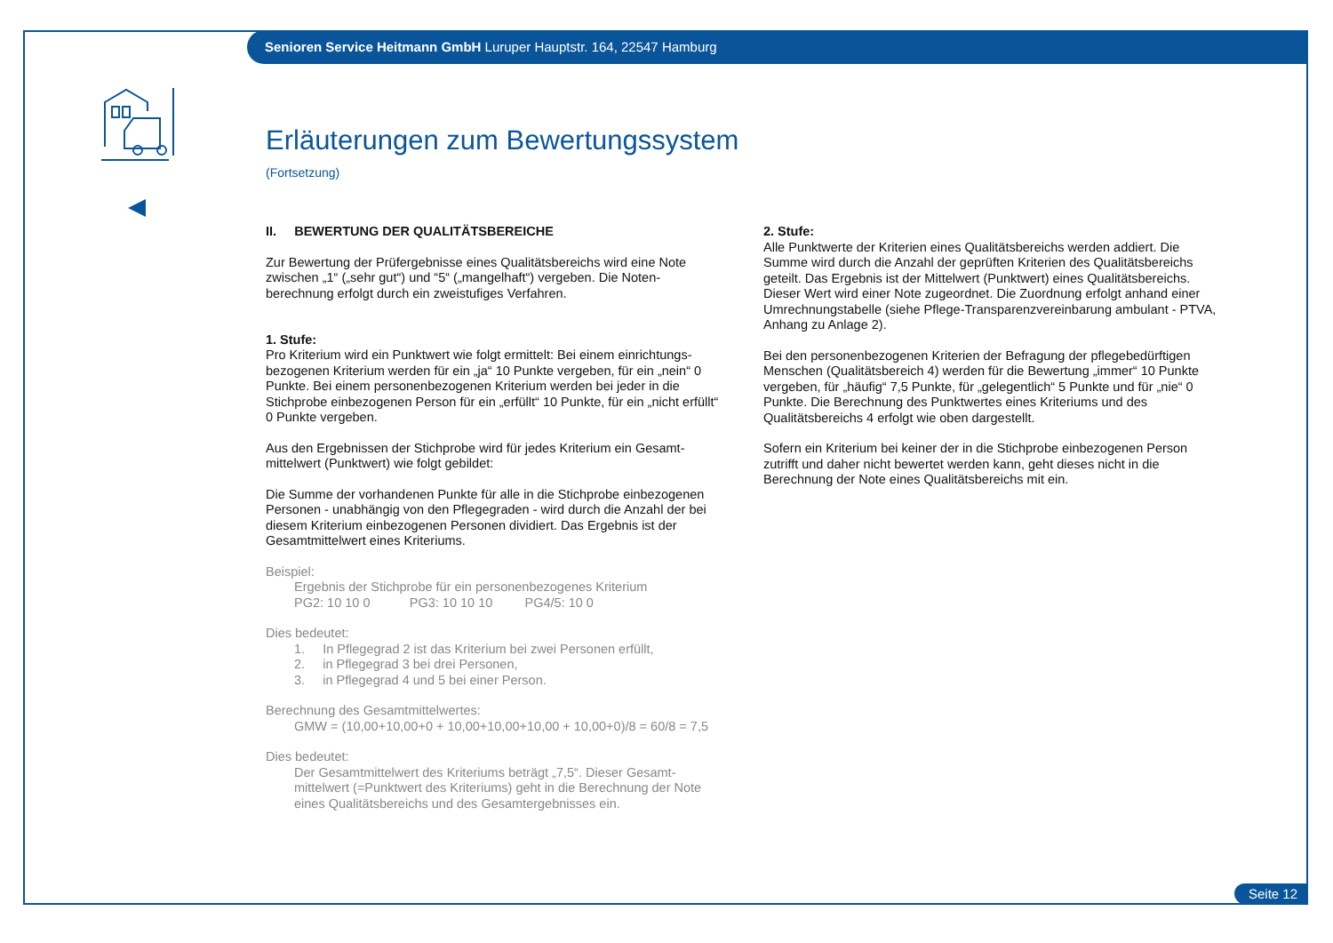Senioren Service Heitmann GmbH Luruper Hauptstr. 164, 22547 Hamburg
Erläuterungen zum Bewertungssystem
(Fortsetzung)
II. BEWERTUNG DER QUALITÄTSBEREICHE
Zur Bewertung der Prüfergebnisse eines Qualitätsbereichs wird eine Note zwischen „1“ („sehr gut“) und “5“ („mangelhaft“) vergeben. Die Noten-berechnung erfolgt durch ein zweistufiges Verfahren.
1. Stufe:
Pro Kriterium wird ein Punktwert wie folgt ermittelt: Bei einem einrichtungs-bezogenen Kriterium werden für ein „ja“ 10 Punkte vergeben, für ein „nein“ 0 Punkte. Bei einem personenbezogenen Kriterium werden bei jeder in die Stichprobe einbezogenen Person für ein „erfüllt“ 10 Punkte, für ein „nicht erfüllt“ 0 Punkte vergeben.
Aus den Ergebnissen der Stichprobe wird für jedes Kriterium ein Gesamt-mittelwert (Punktwert) wie folgt gebildet:
Die Summe der vorhandenen Punkte für alle in die Stichprobe einbezogenen Personen - unabhängig von den Pflegegraden - wird durch die Anzahl der bei diesem Kriterium einbezogenen Personen dividiert. Das Ergebnis ist der Gesamtmittelwert eines Kriteriums.
Beispiel:
Ergebnis der Stichprobe für ein personenbezogenes Kriterium
PG2: 10 10 0 PG3: 10 10 10 PG4/5: 10 0
Dies bedeutet:
1. In Pflegegrad 2 ist das Kriterium bei zwei Personen erfüllt,
2. in Pflegegrad 3 bei drei Personen,
3. in Pflegegrad 4 und 5 bei einer Person.
Berechnung des Gesamtmittelwertes:
GMW = (10,00+10,00+0 + 10,00+10,00+10,00 + 10,00+0)/8 = 60/8 = 7,5
Dies bedeutet:
Der Gesamtmittelwert des Kriteriums beträgt „7,5“. Dieser Gesamt-mittelwert (=Punktwert des Kriteriums) geht in die Berechnung der Note eines Qualitätsbereichs und des Gesamtergebnisses ein.
2. Stufe:
Alle Punktwerte der Kriterien eines Qualitätsbereichs werden addiert. Die Summe wird durch die Anzahl der geprüften Kriterien des Qualitätsbereichs geteilt. Das Ergebnis ist der Mittelwert (Punktwert) eines Qualitätsbereichs. Dieser Wert wird einer Note zugeordnet. Die Zuordnung erfolgt anhand einer Umrechnungstabelle (siehe Pflege-Transparenzvereinbarung ambulant - PTVA, Anhang zu Anlage 2).
Bei den personenbezogenen Kriterien der Befragung der pflegebedürftigen Menschen (Qualitätsbereich 4) werden für die Bewertung „immer“ 10 Punkte vergeben, für „häufig“ 7,5 Punkte, für „gelegentlich“ 5 Punkte und für „nie“ 0 Punkte. Die Berechnung des Punktwertes eines Kriteriums und des Qualitätsbereichs 4 erfolgt wie oben dargestellt.
Sofern ein Kriterium bei keiner der in die Stichprobe einbezogenen Person zutrifft und daher nicht bewertet werden kann, geht dieses nicht in die Berechnung der Note eines Qualitätsbereichs mit ein.
Seite 12